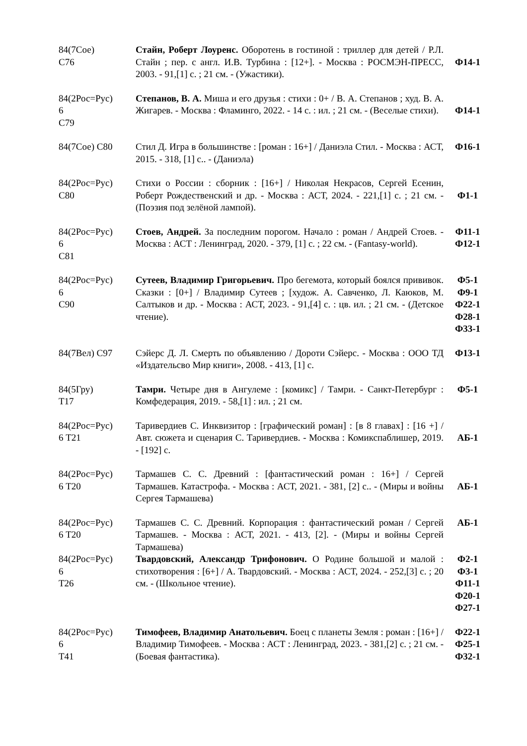| 84(7Сое) С76 | Стайн, Роберт Лоуренс. Оборотень в гостиной : триллер для детей / Р.Л. Стайн ; пер. с англ. И.В. Турбина : [12+]. - Москва : РОСМЭН-ПРЕСС, 2003. - 91,[1] с. ; 21 см. - (Ужастики). | Ф14-1 |
| 84(2Рос=Рус) 6 С79 | Степанов, В. А. Миша и его друзья : стихи : 0+ / В. А. Степанов ; худ. В. А. Жигарев. - Москва : Фламинго, 2022. - 14 с. : ил. ; 21 см. - (Веселые стихи). | Ф14-1 |
| 84(7Сое) С80 | Стил Д. Игра в большинстве : [роман : 16+] / Даниэла Стил. - Москва : АСТ, 2015. - 318, [1] с.. - (Даниэла) | Ф16-1 |
| 84(2Рос=Рус) С80 | Стихи о России : сборник : [16+] / Николая Некрасов, Сергей Есенин, Роберт Рождественский и др. - Москва : АСТ, 2024. - 221,[1] с. ; 21 см. - (Поэзия под зелёной лампой). | Ф1-1 |
| 84(2Рос=Рус) 6 С81 | Стоев, Андрей. За последним порогом. Начало : роман / Андрей Стоев. - Москва : АСТ : Ленинград, 2020. - 379, [1] с. ; 22 см. - (Fantasy-world). | Ф11-1 Ф12-1 |
| 84(2Рос=Рус) 6 С90 | Сутеев, Владимир Григорьевич. Про бегемота, который боялся прививок. Сказки : [0+] / Владимир Сутеев ; [худож. А. Савченко, Л. Каюков, М. Салтыков и др. - Москва : АСТ, 2023. - 91,[4] с. : цв. ил. ; 21 см. - (Детское чтение). | Ф5-1 Ф9-1 Ф22-1 Ф28-1 Ф33-1 |
| 84(7Вел) С97 | Сэйерс Д. Л. Смерть по объявлению / Дороти Сэйерс. - Москва : ООО ТД «Издательсво Мир книги», 2008. - 413, [1] с. | Ф13-1 |
| 84(5Гру) Т17 | Тамри. Четыре дня в Ангулеме : [комикс] / Тамри. - Санкт-Петербург : Комфедерация, 2019. - 58,[1] : ил. ; 21 см. | Ф5-1 |
| 84(2Рос=Рус) 6 Т21 | Таривердиев С. Инквизитор : [графический роман] : [в 8 главах] : [16 +] / Авт. сюжета и сценария С. Таривердиев. - Москва : Комикспаблишер, 2019. - [192] с. | АБ-1 |
| 84(2Рос=Рус) 6 Т20 | Тармашев С. С. Древний : [фантастический роман : 16+] / Сергей Тармашев. Катастрофа. - Москва : АСТ, 2021. - 381, [2] с.. - (Миры и войны Сергея Тармашева) | АБ-1 |
| 84(2Рос=Рус) 6 Т20 | Тармашев С. С. Древний. Корпорация : фантастический роман / Сергей Тармашев. - Москва : АСТ, 2021. - 413, [2]. - (Миры и войны Сергей Тармашева) | АБ-1 |
| 84(2Рос=Рус) 6 Т26 | Твардовский, Александр Трифонович. О Родине большой и малой : стихотворения : [6+] / А. Твардовский. - Москва : АСТ, 2024. - 252,[3] с. ; 20 см. - (Школьное чтение). | Ф2-1 Ф3-1 Ф11-1 Ф20-1 Ф27-1 |
| 84(2Рос=Рус) 6 Т41 | Тимофеев, Владимир Анатольевич. Боец с планеты Земля : роман : [16+] / Владимир Тимофеев. - Москва : АСТ : Ленинград, 2023. - 381,[2] с. ; 21 см. - (Боевая фантастика). | Ф22-1 Ф25-1 Ф32-1 |